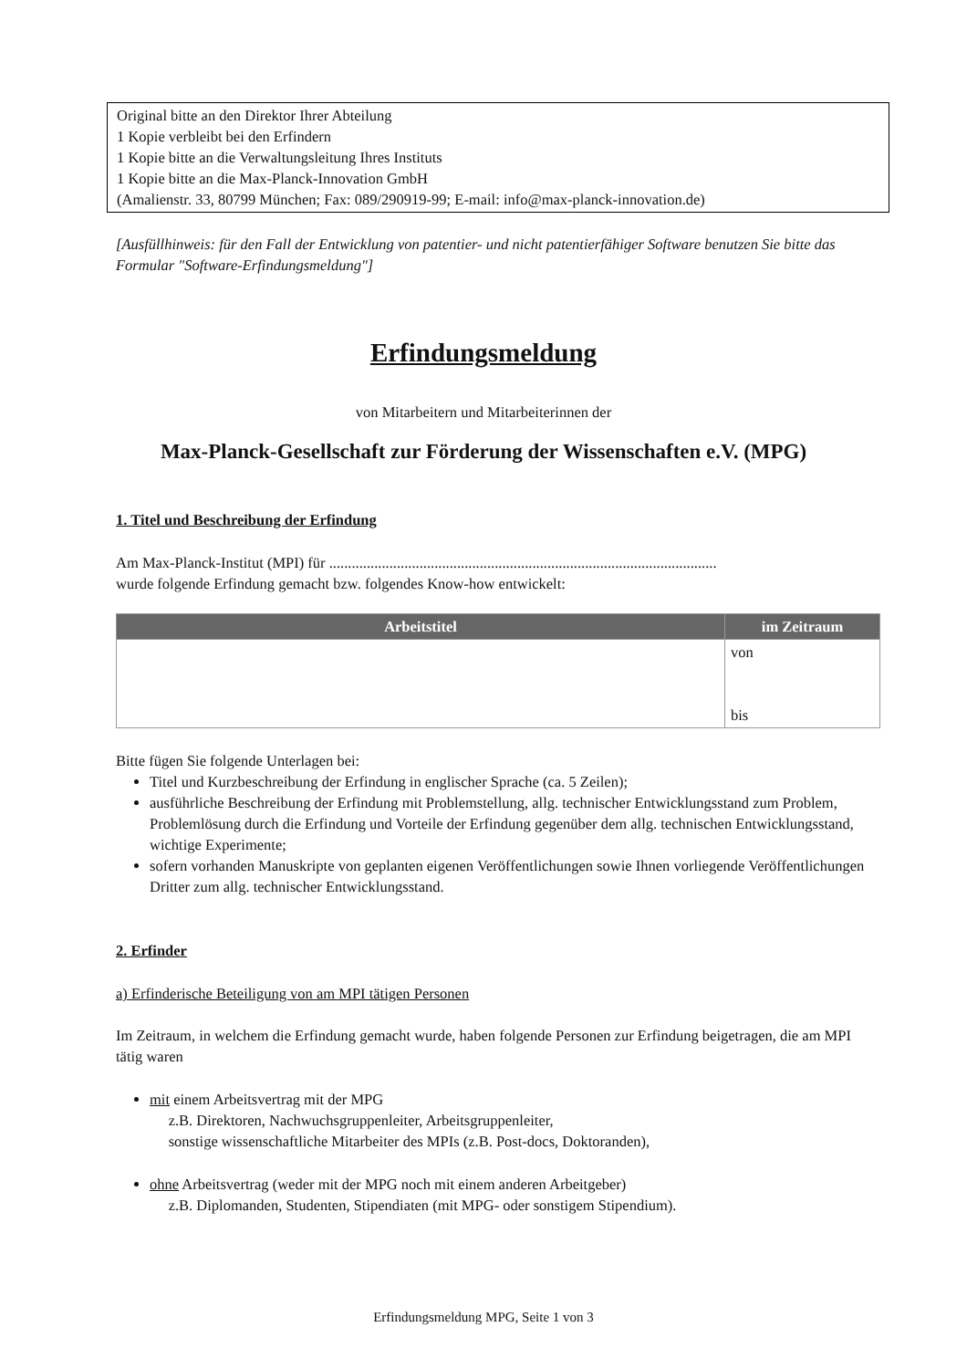Original bitte an den Direktor Ihrer Abteilung
1 Kopie verbleibt bei den Erfindern
1 Kopie bitte an die Verwaltungsleitung Ihres Instituts
1 Kopie bitte an die Max-Planck-Innovation GmbH
(Amalienstr. 33, 80799 München; Fax: 089/290919-99; E-mail: info@max-planck-innovation.de)
[Ausfüllhinweis: für den Fall der Entwicklung von patentier- und nicht patentierfähiger Software benutzen Sie bitte das Formular "Software-Erfindungsmeldung"]
Erfindungsmeldung
von Mitarbeitern und Mitarbeiterinnen der
Max-Planck-Gesellschaft zur Förderung der Wissenschaften e.V. (MPG)
1. Titel und Beschreibung der Erfindung
Am Max-Planck-Institut (MPI) für .......................................................................................................
wurde folgende Erfindung gemacht bzw. folgendes Know-how entwickelt:
| Arbeitstitel | im Zeitraum |
| --- | --- |
| | von bis |
Bitte fügen Sie folgende Unterlagen bei:
Titel und Kurzbeschreibung der Erfindung in englischer Sprache (ca. 5 Zeilen);
ausführliche Beschreibung der Erfindung mit Problemstellung, allg. technischer Entwicklungsstand zum Problem, Problemlösung durch die Erfindung und Vorteile der Erfindung gegenüber dem allg. technischen Entwicklungsstand, wichtige Experimente;
sofern vorhanden Manuskripte von geplanten eigenen Veröffentlichungen sowie Ihnen vorliegende Veröffentlichungen Dritter zum allg. technischer Entwicklungsstand.
2. Erfinder
a) Erfinderische Beteiligung von am MPI tätigen Personen
Im Zeitraum, in welchem die Erfindung gemacht wurde, haben folgende Personen zur Erfindung beigetragen, die am MPI tätig waren
mit einem Arbeitsvertrag mit der MPG
z.B. Direktoren, Nachwuchsgruppenleiter, Arbeitsgruppenleiter,
sonstige wissenschaftliche Mitarbeiter des MPIs (z.B. Post-docs, Doktoranden),
ohne Arbeitsvertrag (weder mit der MPG noch mit einem anderen Arbeitgeber)
z.B. Diplomanden, Studenten, Stipendiaten (mit MPG- oder sonstigem Stipendium).
Erfindungsmeldung MPG, Seite 1 von 3